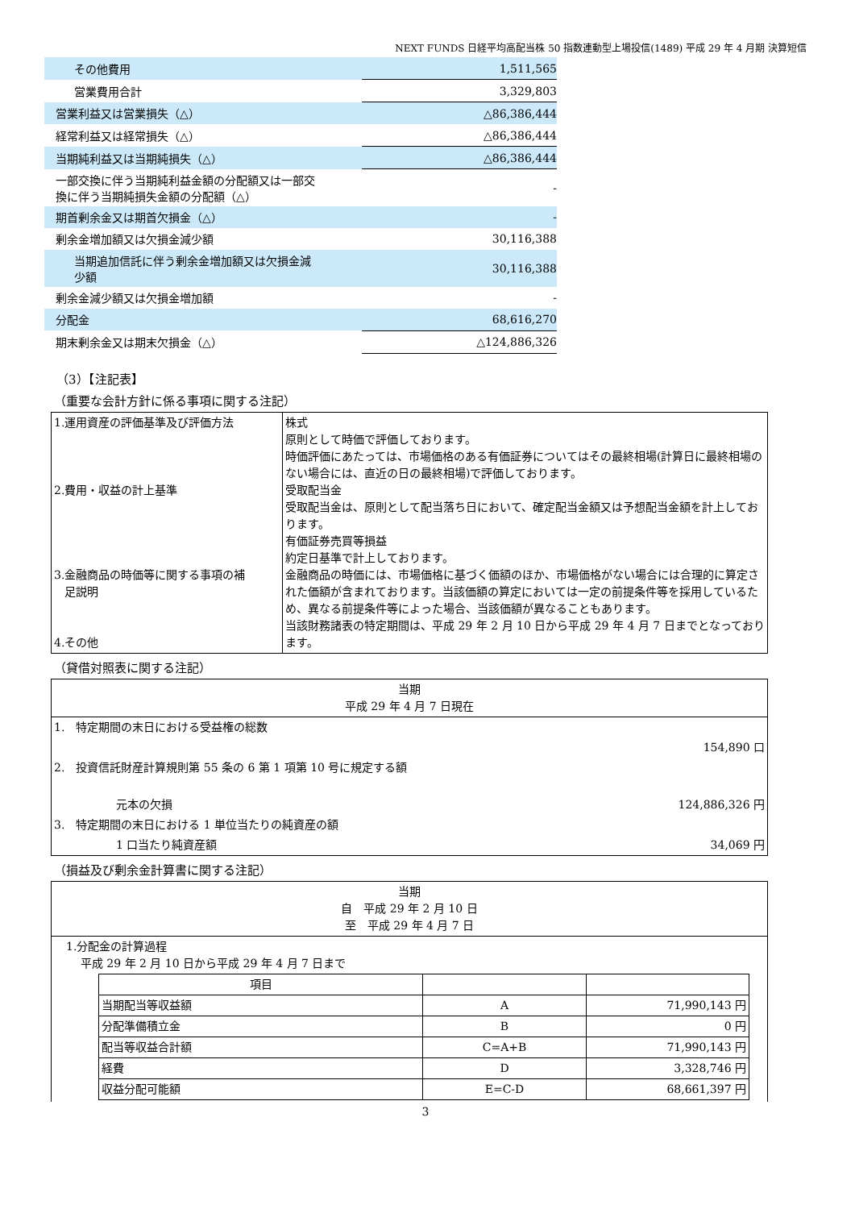NEXT FUNDS 日経平均高配当株 50 指数連動型上場投信(1489) 平成 29 年 4 月期 決算短信
| その他費用 | 1,511,565 |
| 営業費用合計 | 3,329,803 |
| 営業利益又は営業損失（△） | △86,386,444 |
| 経常利益又は経常損失（△） | △86,386,444 |
| 当期純利益又は当期純損失（△） | △86,386,444 |
| 一部交換に伴う当期純利益金額の分配額又は一部交 換に伴う当期純損失金額の分配額（△） | - |
| 期首剰余金又は期首欠損金（△） | - |
| 剰余金増加額又は欠損金減少額 | 30,116,388 |
| 当期追加信託に伴う剰余金増加額又は欠損金減 少額 | 30,116,388 |
| 剰余金減少額又は欠損金増加額 | - |
| 分配金 | 68,616,270 |
| 期末剰余金又は期末欠損金（△） | △124,886,326 |
（3）【注記表】
（重要な会計方針に係る事項に関する注記）
| 1.運用資産の評価基準及び評価方法 2.費用・収益の計上基準 3.金融商品の時価等に関する事項の補 足説明 4.その他 | 株式 原則として時価で評価しております。 時価評価にあたっては、市場価格のある有価証券についてはその最終相場(計算日に最終相場のない場合には、直近の日の最終相場)で評価しております。 受取配当金 受取配当金は、原則として配当落ち日において、確定配当金額又は予想配当金額を計上しております。 有価証券売買等損益 約定日基準で計上しております。 金融商品の時価には、市場価格に基づく価額のほか、市場価格がない場合には合理的に算定された価額が含まれております。当該価額の算定においては一定の前提条件等を採用しているため、異なる前提条件等によった場合、当該価額が異なることもあります。 当該財務諸表の特定期間は、平成 29 年 2 月 10 日から平成 29 年 4 月 7 日までとなっております。 |
（貸借対照表に関する注記）
| 当期 平成 29 年 4 月 7 日現在 | |
| 1. 特定期間の末日における受益権の総数 | |
| | 154,890 口 |
| 2. 投資信託財産計算規則第 55 条の 6 第 1 項第 10 号に規定する額 | |
| 元本の欠損 | 124,886,326 円 |
| 3. 特定期間の末日における 1 単位当たりの純資産の額 | |
| 1 口当たり純資産額 | 34,069 円 |
（損益及び剰余金計算書に関する注記）
| 当期 自 平成 29 年 2 月 10 日 至 平成 29 年 4 月 7 日 |
| 1.分配金の計算過程 平成 29 年 2 月 10 日から平成 29 年 4 月 7 日まで / 項目 / / / / 当期配当等収益額 / A / 71,990,143 円 / / 分配準備積立金 / B / 0 円 / / 配当等収益合計額 / C=A+B / 71,990,143 円 / / 経費 / D / 3,328,746 円 / / 収益分配可能額 / E=C-D / 68,661,397 円 / |
3